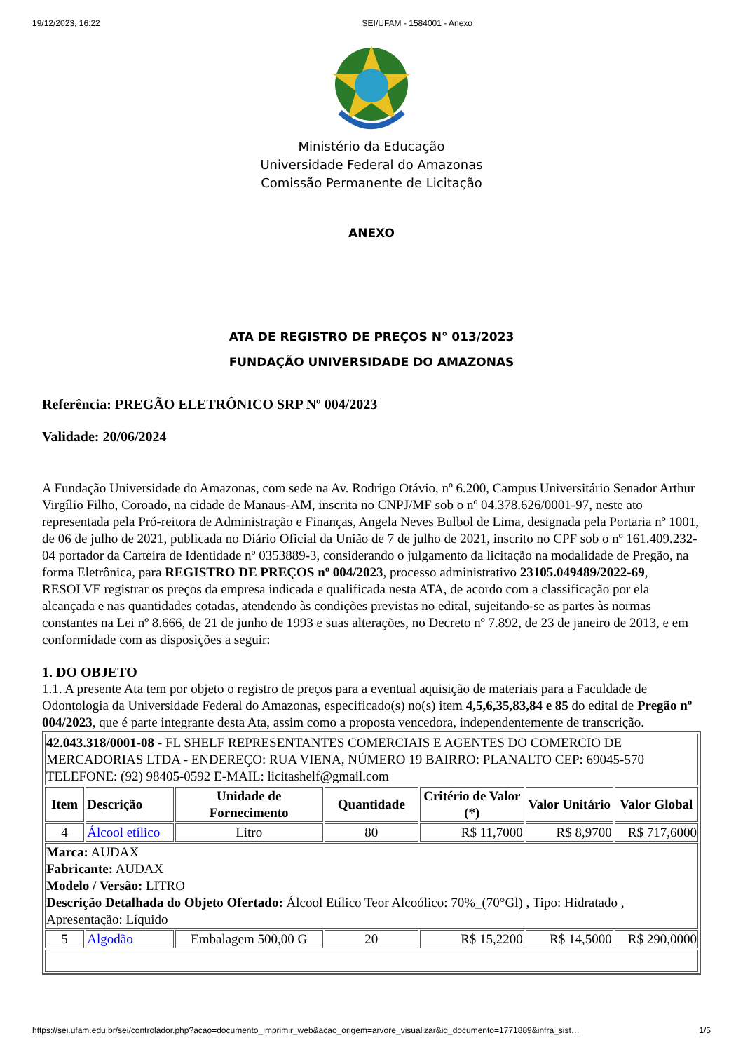19/12/2023, 16:22 SEI/UFAM - 1584001 - Anexo
Ministério da Educação
Universidade Federal do Amazonas
Comissão Permanente de Licitação
ANEXO
ATA DE REGISTRO DE PREÇOS N° 013/2023
FUNDAÇÃO UNIVERSIDADE DO AMAZONAS
Referência: PREGÃO ELETRÔNICO SRP Nº 004/2023
Validade: 20/06/2024
A Fundação Universidade do Amazonas, com sede na Av. Rodrigo Otávio, nº 6.200, Campus Universitário Senador Arthur Virgílio Filho, Coroado, na cidade de Manaus-AM, inscrita no CNPJ/MF sob o nº 04.378.626/0001-97, neste ato representada pela Pró-reitora de Administração e Finanças, Angela Neves Bulbol de Lima, designada pela Portaria nº 1001, de 06 de julho de 2021, publicada no Diário Oficial da União de 7 de julho de 2021, inscrito no CPF sob o nº 161.409.232-04 portador da Carteira de Identidade nº 0353889-3, considerando o julgamento da licitação na modalidade de Pregão, na forma Eletrônica, para REGISTRO DE PREÇOS nº 004/2023, processo administrativo 23105.049489/2022-69, RESOLVE registrar os preços da empresa indicada e qualificada nesta ATA, de acordo com a classificação por ela alcançada e nas quantidades cotadas, atendendo às condições previstas no edital, sujeitando-se as partes às normas constantes na Lei nº 8.666, de 21 de junho de 1993 e suas alterações, no Decreto nº 7.892, de 23 de janeiro de 2013, e em conformidade com as disposições a seguir:
1. DO OBJETO
1.1. A presente Ata tem por objeto o registro de preços para a eventual aquisição de materiais para a Faculdade de Odontologia da Universidade Federal do Amazonas, especificado(s) no(s) item 4,5,6,35,83,84 e 85 do edital de Pregão nº 004/2023, que é parte integrante desta Ata, assim como a proposta vencedora, independentemente de transcrição.
| 42.043.318/0001-08 - FL SHELF REPRESENTANTES COMERCIAIS E AGENTES DO COMERCIO DE MERCADORIAS LTDA - ENDEREÇO: RUA VIENA, NÚMERO 19 BAIRRO: PLANALTO CEP: 69045-570 TELEFONE: (92) 98405-0592 E-MAIL: licitashelf@gmail.com | | | | | | |
| Item | Descrição | Unidade de Fornecimento | Quantidade | Critério de Valor (*) | Valor Unitário | Valor Global |
| 4 | Álcool etílico | Litro | 80 | R$ 11,7000 | R$ 8,9700 | R$ 717,6000 |
| Marca: AUDAX Fabricante: AUDAX Modelo / Versão: LITRO Descrição Detalhada do Objeto Ofertado: Álcool Etílico Teor Alcoólico: 70%_(70°Gl) , Tipo: Hidratado , Apresentação: Líquido | | | | | | |
| 5 | Algodão | Embalagem 500,00 G | 20 | R$ 15,2200 | R$ 14,5000 | R$ 290,0000 |
https://sei.ufam.edu.br/sei/controlador.php?acao=documento_imprimir_web&acao_origem=arvore_visualizar&id_documento=1771889&infra_sist… 1/5